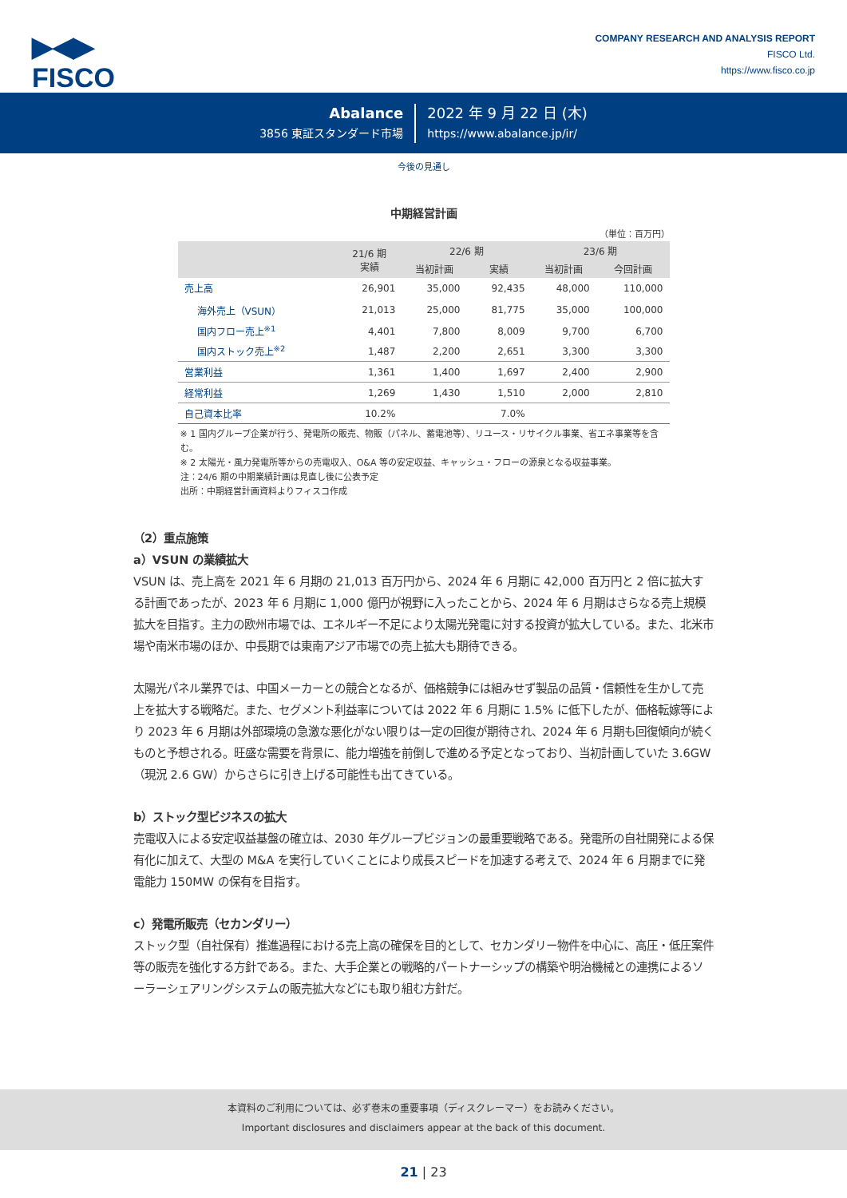▶◀▶
FISCO
COMPANY RESEARCH AND ANALYSIS REPORT
FISCO Ltd.
https://www.fisco.co.jp
Abalance
3856 東証スタンダード市場
2022 年 9 月 22 日 (木)
https://www.abalance.jp/ir/
今後の見通し
中期経営計画
（単位：百万円）
| | 21/6 期 実績 | 22/6 期 | | 23/6 期 | |
| --- | --- | --- | --- | --- | --- |
| | | 当初計画 | 実績 | 当初計画 | 今回計画 |
| 売上高 | 26,901 | 35,000 | 92,435 | 48,000 | 110,000 |
| 海外売上（VSUN） | 21,013 | 25,000 | 81,775 | 35,000 | 100,000 |
| 国内フロー売上<sup>※1</sup> | 4,401 | 7,800 | 8,009 | 9,700 | 6,700 |
| 国内ストック売上<sup>※2</sup> | 1,487 | 2,200 | 2,651 | 3,300 | 3,300 |
| 営業利益 | 1,361 | 1,400 | 1,697 | 2,400 | 2,900 |
| 経常利益 | 1,269 | 1,430 | 1,510 | 2,000 | 2,810 |
| 自己資本比率 | 10.2% | | 7.0% | | |
※ 1 国内グループ企業が行う、発電所の販売、物販（パネル、蓄電池等）、リユース・リサイクル事業、省エネ事業等を含む。
※ 2 太陽光・風力発電所等からの売電収入、O&A 等の安定収益、キャッシュ・フローの源泉となる収益事業。
注：24/6 期の中期業績計画は見直し後に公表予定
出所：中期経営計画資料よりフィスコ作成
（2）重点施策
a）VSUN の業績拡大
VSUN は、売上高を 2021 年 6 月期の 21,013 百万円から、2024 年 6 月期に 42,000 百万円と 2 倍に拡大する計画であったが、2023 年 6 月期に 1,000 億円が視野に入ったことから、2024 年 6 月期はさらなる売上規模拡大を目指す。主力の欧州市場では、エネルギー不足により太陽光発電に対する投資が拡大している。また、北米市場や南米市場のほか、中長期では東南アジア市場での売上拡大も期待できる。
太陽光パネル業界では、中国メーカーとの競合となるが、価格競争には組みせず製品の品質・信頼性を生かして売上を拡大する戦略だ。また、セグメント利益率については 2022 年 6 月期に 1.5% に低下したが、価格転嫁等により 2023 年 6 月期は外部環境の急激な悪化がない限りは一定の回復が期待され、2024 年 6 月期も回復傾向が続くものと予想される。旺盛な需要を背景に、能力増強を前倒しで進める予定となっており、当初計画していた 3.6GW（現況 2.6 GW）からさらに引き上げる可能性も出てきている。
b）ストック型ビジネスの拡大
売電収入による安定収益基盤の確立は、2030 年グループビジョンの最重要戦略である。発電所の自社開発による保有化に加えて、大型の M&A を実行していくことにより成長スピードを加速する考えで、2024 年 6 月期までに発電能力 150MW の保有を目指す。
c）発電所販売（セカンダリー）
ストック型（自社保有）推進過程における売上高の確保を目的として、セカンダリー物件を中心に、高圧・低圧案件等の販売を強化する方針である。また、大手企業との戦略的パートナーシップの構築や明治機械との連携によるソーラーシェアリングシステムの販売拡大などにも取り組む方針だ。
本資料のご利用については、必ず巻末の重要事項（ディスクレーマー）をお読みください。
Important disclosures and disclaimers appear at the back of this document.
21 | 23